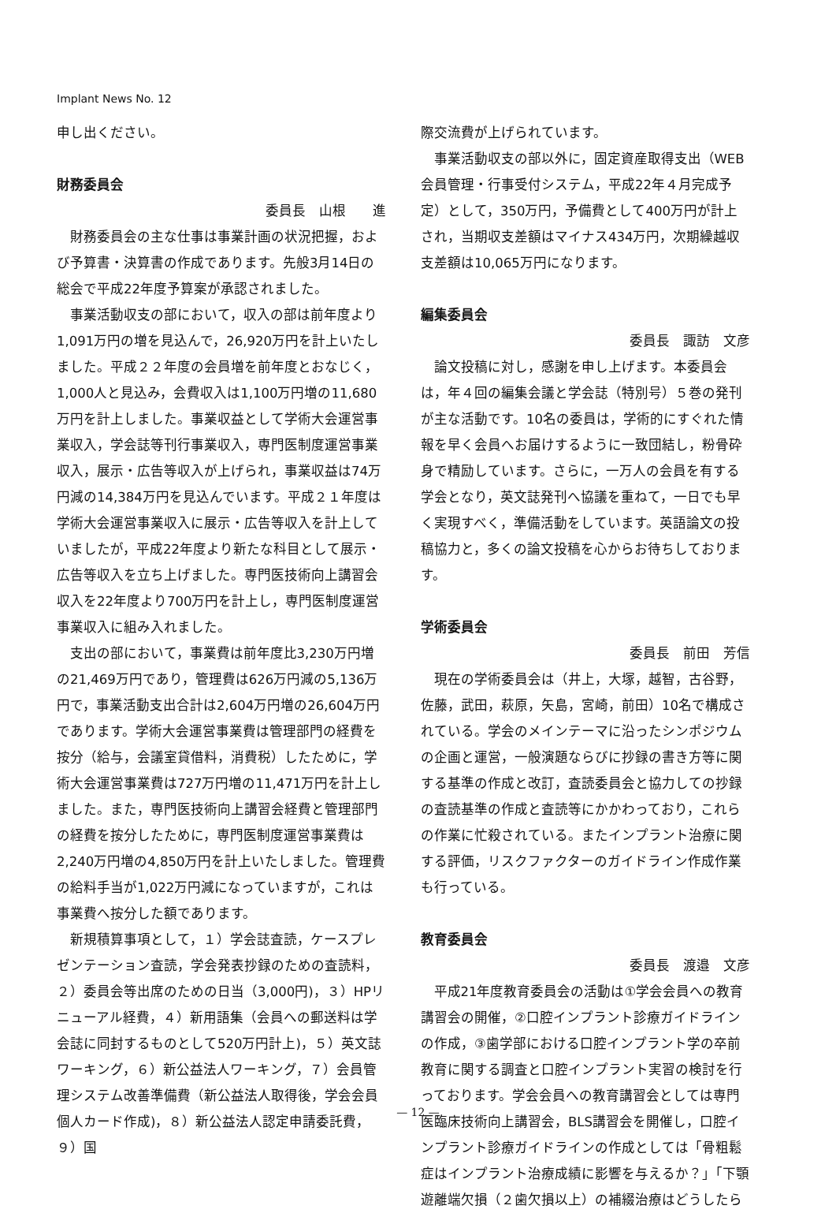Implant News No. 12
申し出ください。
財務委員会
委員長　山根　　進
財務委員会の主な仕事は事業計画の状況把握，および予算書・決算書の作成であります。先般3月14日の総会で平成22年度予算案が承認されました。
事業活動収支の部において，収入の部は前年度より1,091万円の増を見込んで，26,920万円を計上いたしました。平成２２年度の会員増を前年度とおなじく，1,000人と見込み，会費収入は1,100万円増の11,680万円を計上しました。事業収益として学術大会運営事業収入，学会誌等刊行事業収入，専門医制度運営事業収入，展示・広告等収入が上げられ，事業収益は74万円減の14,384万円を見込んでいます。平成２１年度は学術大会運営事業収入に展示・広告等収入を計上していましたが，平成22年度より新たな科目として展示・広告等収入を立ち上げました。専門医技術向上講習会収入を22年度より700万円を計上し，専門医制度運営事業収入に組み入れました。
支出の部において，事業費は前年度比3,230万円増の21,469万円であり，管理費は626万円減の5,136万円で，事業活動支出合計は2,604万円増の26,604万円であります。学術大会運営事業費は管理部門の経費を按分（給与，会議室貸借料，消費税）したために，学術大会運営事業費は727万円増の11,471万円を計上しました。また，専門医技術向上講習会経費と管理部門の経費を按分したために，専門医制度運営事業費は2,240万円増の4,850万円を計上いたしました。管理費の給料手当が1,022万円減になっていますが，これは事業費へ按分した額であります。
新規積算事項として，１）学会誌査読，ケースプレゼンテーション査読，学会発表抄録のための査読料，２）委員会等出席のための日当（3,000円)，３）HPリニューアル経費，４）新用語集（会員への郵送料は学会誌に同封するものとして520万円計上)，５）英文誌ワーキング，６）新公益法人ワーキング，７）会員管理システム改善準備費（新公益法人取得後，学会会員個人カード作成)，８）新公益法人認定申請委託費，９）国
際交流費が上げられています。
事業活動収支の部以外に，固定資産取得支出（WEB会員管理・行事受付システム，平成22年４月完成予定）として，350万円，予備費として400万円が計上され，当期収支差額はマイナス434万円，次期繰越収支差額は10,065万円になります。
編集委員会
委員長　諏訪　文彦
論文投稿に対し，感謝を申し上げます。本委員会は，年４回の編集会議と学会誌（特別号）５巻の発刊が主な活動です。10名の委員は，学術的にすぐれた情報を早く会員へお届けするように一致団結し，粉骨砕身で精励しています。さらに，一万人の会員を有する学会となり，英文誌発刊へ協議を重ねて，一日でも早く実現すべく，準備活動をしています。英語論文の投稿協力と，多くの論文投稿を心からお待ちしております。
学術委員会
委員長　前田　芳信
現在の学術委員会は（井上，大塚，越智，古谷野，佐藤，武田，萩原，矢島，宮崎，前田）10名で構成されている。学会のメインテーマに沿ったシンポジウムの企画と運営，一般演題ならびに抄録の書き方等に関する基準の作成と改訂，査読委員会と協力しての抄録の査読基準の作成と査読等にかかわっており，これらの作業に忙殺されている。またインプラント治療に関する評価，リスクファクターのガイドライン作成作業も行っている。
教育委員会
委員長　渡邉　文彦
平成21年度教育委員会の活動は①学会会員への教育講習会の開催，②口腔インプラント診療ガイドラインの作成，③歯学部における口腔インプラント学の卒前教育に関する調査と口腔インプラント実習の検討を行っております。学会会員への教育講習会としては専門医臨床技術向上講習会，BLS講習会を開催し，口腔インプラント診療ガイドラインの作成としては「骨粗鬆症はインプラント治療成績に影響を与えるか？」「下顎遊離端欠損（２歯欠損以上）の補綴治療はどうしたら
— 12 —